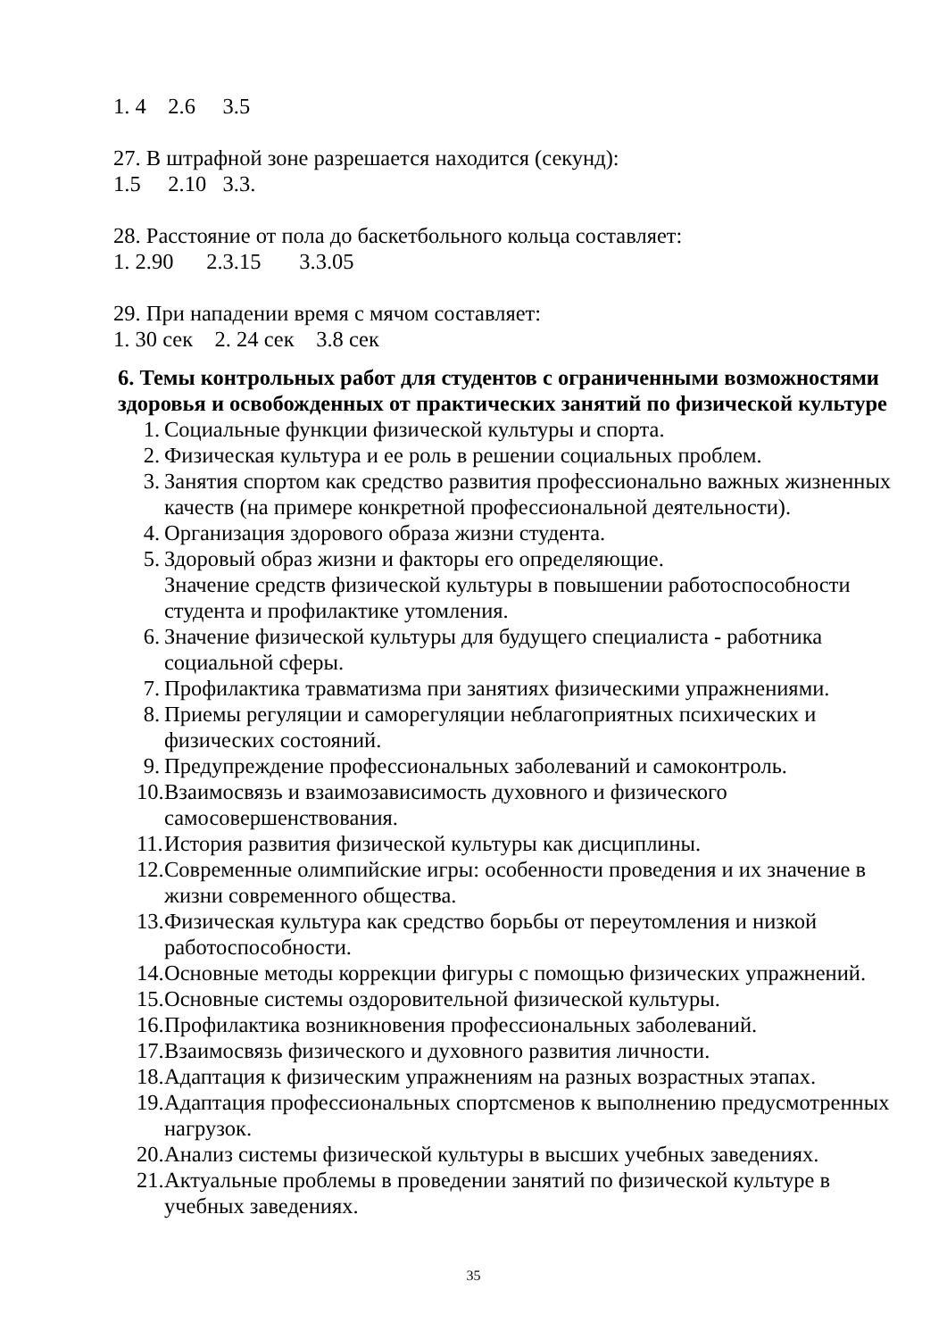1. 4 2.6 3.5
27. В штрафной зоне разрешается находится (секунд):
1.5 2.10 3.3.
28. Расстояние от пола до баскетбольного кольца составляет:
1. 2.90 2.3.15 3.3.05
29. При нападении время с мячом составляет:
1. 30 сек 2. 24 сек 3.8 сек
6. Темы контрольных работ для студентов с ограниченными возможностями здоровья и освобожденных от практических занятий по физической культуре
1. Социальные функции физической культуры и спорта.
2. Физическая культура и ее роль в решении социальных проблем.
3. Занятия спортом как средство развития профессионально важных жизненных качеств (на примере конкретной профессиональной деятельности).
4. Организация здорового образа жизни студента.
5. Здоровый образ жизни и факторы его определяющие.
Значение средств физической культуры в повышении работоспособности студента и профилактике утомления.
6. Значение физической культуры для будущего специалиста - работника социальной сферы.
7. Профилактика травматизма при занятиях физическими упражнениями.
8. Приемы регуляции и саморегуляции неблагоприятных психических и физических состояний.
9. Предупреждение профессиональных заболеваний и самоконтроль.
10. Взаимосвязь и взаимозависимость духовного и физического самосовершенствования.
11. История развития физической культуры как дисциплины.
12. Современные олимпийские игры: особенности проведения и их значение в жизни современного общества.
13. Физическая культура как средство борьбы от переутомления и низкой работоспособности.
14. Основные методы коррекции фигуры с помощью физических упражнений.
15. Основные системы оздоровительной физической культуры.
16. Профилактика возникновения профессиональных заболеваний.
17. Взаимосвязь физического и духовного развития личности.
18. Адаптация к физическим упражнениям на разных возрастных этапах.
19. Адаптация профессиональных спортсменов к выполнению предусмотренных нагрузок.
20. Анализ системы физической культуры в высших учебных заведениях.
21. Актуальные проблемы в проведении занятий по физической культуре в учебных заведениях.
35